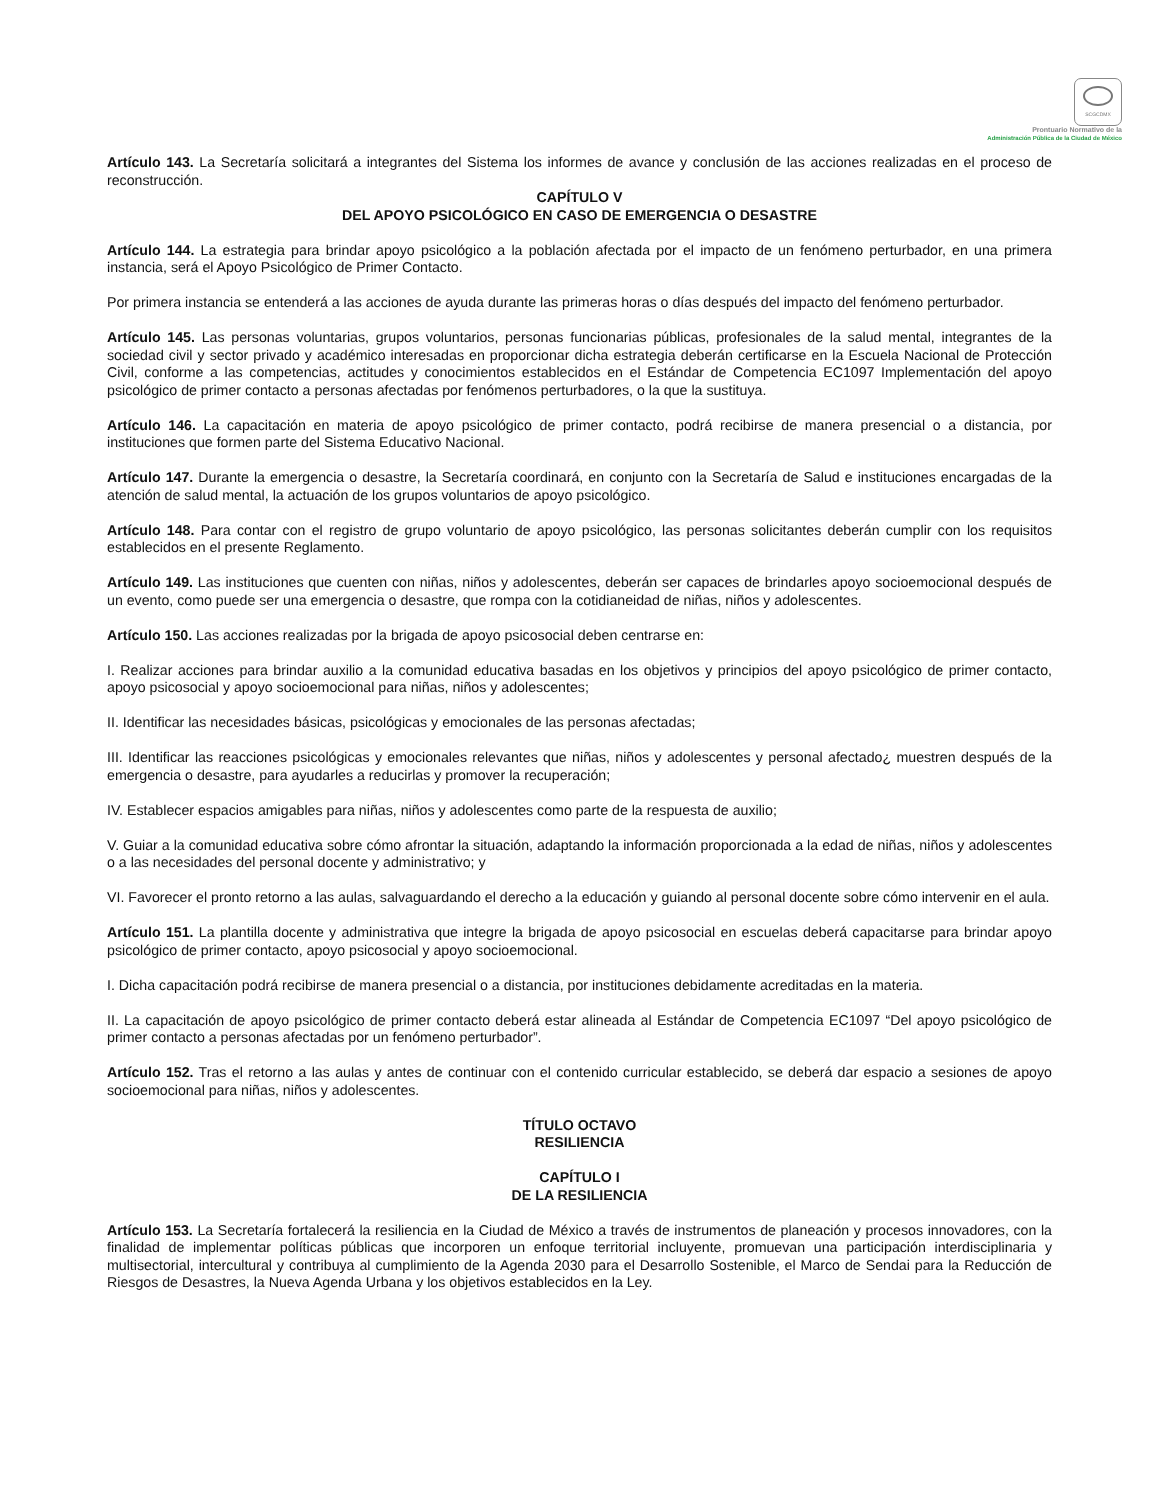SCGCDMX
Prontuario Normativo de la
Administración Pública de la Ciudad de México
Artículo 143. La Secretaría solicitará a integrantes del Sistema los informes de avance y conclusión de las acciones realizadas en el proceso de reconstrucción.
CAPÍTULO V
DEL APOYO PSICOLÓGICO EN CASO DE EMERGENCIA O DESASTRE
Artículo 144. La estrategia para brindar apoyo psicológico a la población afectada por el impacto de un fenómeno perturbador, en una primera instancia, será el Apoyo Psicológico de Primer Contacto.
Por primera instancia se entenderá a las acciones de ayuda durante las primeras horas o días después del impacto del fenómeno perturbador.
Artículo 145. Las personas voluntarias, grupos voluntarios, personas funcionarias públicas, profesionales de la salud mental, integrantes de la sociedad civil y sector privado y académico interesadas en proporcionar dicha estrategia deberán certificarse en la Escuela Nacional de Protección Civil, conforme a las competencias, actitudes y conocimientos establecidos en el Estándar de Competencia EC1097 Implementación del apoyo psicológico de primer contacto a personas afectadas por fenómenos perturbadores, o la que la sustituya.
Artículo 146. La capacitación en materia de apoyo psicológico de primer contacto, podrá recibirse de manera presencial o a distancia, por instituciones que formen parte del Sistema Educativo Nacional.
Artículo 147. Durante la emergencia o desastre, la Secretaría coordinará, en conjunto con la Secretaría de Salud e instituciones encargadas de la atención de salud mental, la actuación de los grupos voluntarios de apoyo psicológico.
Artículo 148. Para contar con el registro de grupo voluntario de apoyo psicológico, las personas solicitantes deberán cumplir con los requisitos establecidos en el presente Reglamento.
Artículo 149. Las instituciones que cuenten con niñas, niños y adolescentes, deberán ser capaces de brindarles apoyo socioemocional después de un evento, como puede ser una emergencia o desastre, que rompa con la cotidianeidad de niñas, niños y adolescentes.
Artículo 150. Las acciones realizadas por la brigada de apoyo psicosocial deben centrarse en:
I. Realizar acciones para brindar auxilio a la comunidad educativa basadas en los objetivos y principios del apoyo psicológico de primer contacto, apoyo psicosocial y apoyo socioemocional para niñas, niños y adolescentes;
II. Identificar las necesidades básicas, psicológicas y emocionales de las personas afectadas;
III. Identificar las reacciones psicológicas y emocionales relevantes que niñas, niños y adolescentes y personal afectado¿ muestren después de la emergencia o desastre, para ayudarles a reducirlas y promover la recuperación;
IV. Establecer espacios amigables para niñas, niños y adolescentes como parte de la respuesta de auxilio;
V. Guiar a la comunidad educativa sobre cómo afrontar la situación, adaptando la información proporcionada a la edad de niñas, niños y adolescentes o a las necesidades del personal docente y administrativo; y
VI. Favorecer el pronto retorno a las aulas, salvaguardando el derecho a la educación y guiando al personal docente sobre cómo intervenir en el aula.
Artículo 151. La plantilla docente y administrativa que integre la brigada de apoyo psicosocial en escuelas deberá capacitarse para brindar apoyo psicológico de primer contacto, apoyo psicosocial y apoyo socioemocional.
I. Dicha capacitación podrá recibirse de manera presencial o a distancia, por instituciones debidamente acreditadas en la materia.
II. La capacitación de apoyo psicológico de primer contacto deberá estar alineada al Estándar de Competencia EC1097 “Del apoyo psicológico de primer contacto a personas afectadas por un fenómeno perturbador”.
Artículo 152. Tras el retorno a las aulas y antes de continuar con el contenido curricular establecido, se deberá dar espacio a sesiones de apoyo socioemocional para niñas, niños y adolescentes.
TÍTULO OCTAVO
RESILIENCIA
CAPÍTULO I
DE LA RESILIENCIA
Artículo 153. La Secretaría fortalecerá la resiliencia en la Ciudad de México a través de instrumentos de planeación y procesos innovadores, con la finalidad de implementar políticas públicas que incorporen un enfoque territorial incluyente, promuevan una participación interdisciplinaria y multisectorial, intercultural y contribuya al cumplimiento de la Agenda 2030 para el Desarrollo Sostenible, el Marco de Sendai para la Reducción de Riesgos de Desastres, la Nueva Agenda Urbana y los objetivos establecidos en la Ley.